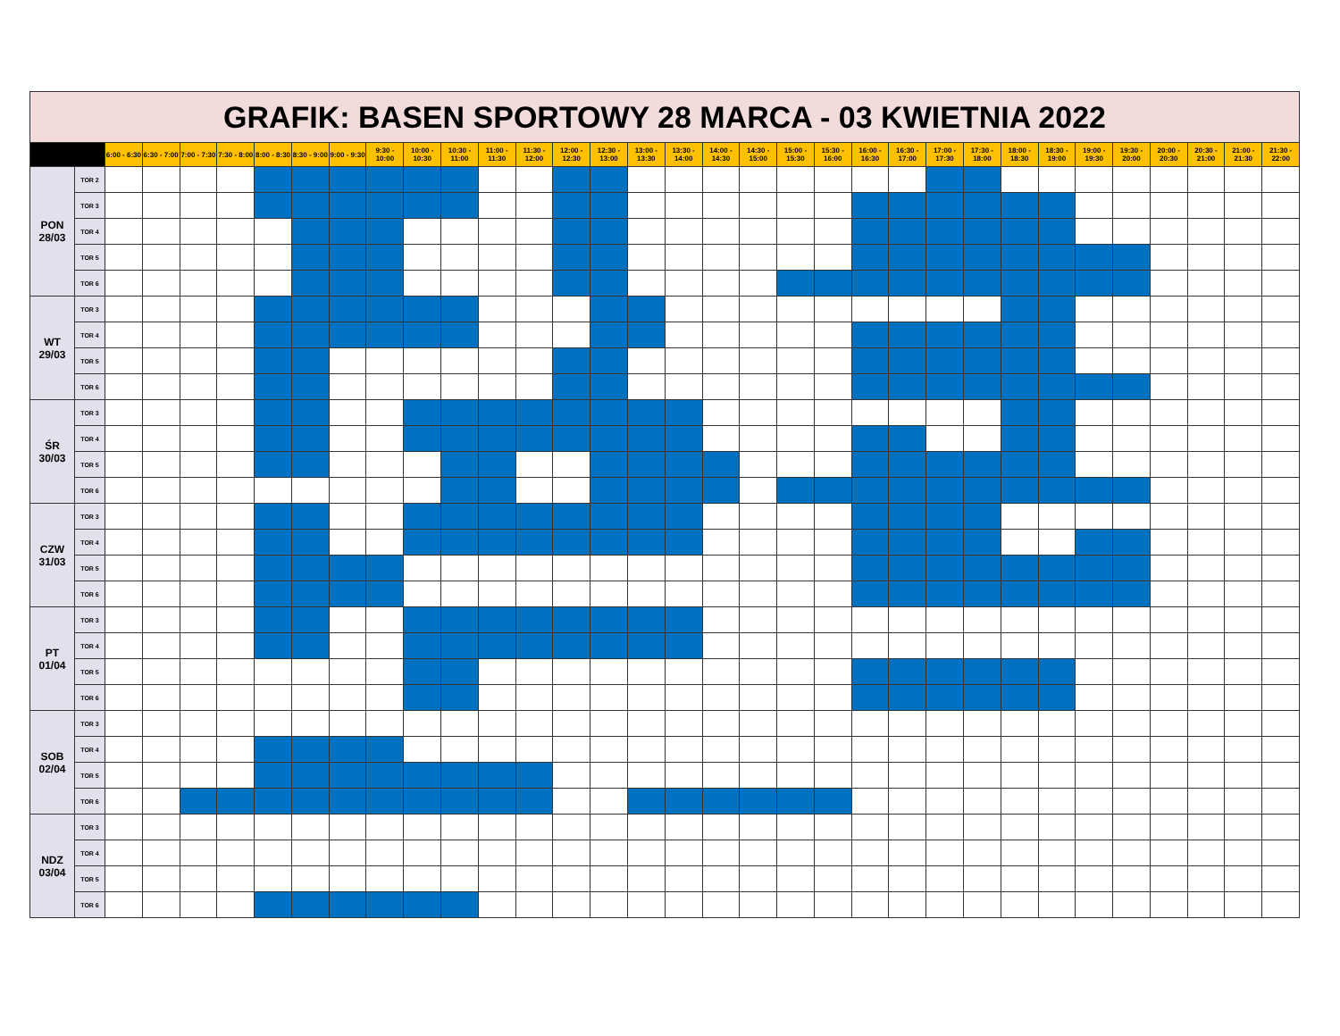| GRAFIK: BASEN SPORTOWY 28 MARCA - 03 KWIETNIA 2022 | | | | | | | | | | | | | | | | | | | | | | | | | | | | | | | | | |
| | | 6:00 - 6:30 | 6:30 - 7:00 | 7:00 - 7:30 | 7:30 - 8:00 | 8:00 - 8:30 | 8:30 - 9:00 | 9:00 - 9:30 | 9:30 - 10:00 | 10:00 - 10:30 | 10:30 - 11:00 | 11:00 - 11:30 | 11:30 - 12:00 | 12:00 - 12:30 | 12:30 - 13:00 | 13:00 - 13:30 | 13:30 - 14:00 | 14:00 - 14:30 | 14:30 - 15:00 | 15:00 - 15:30 | 15:30 - 16:00 | 16:00 - 16:30 | 16:30 - 17:00 | 17:00 - 17:30 | 17:30 - 18:00 | 18:00 - 18:30 | 18:30 - 19:00 | 19:00 - 19:30 | 19:30 - 20:00 | 20:00 - 20:30 | 20:30 - 21:00 | 21:00 - 21:30 | 21:30 - 22:00 |
| PON 28/03 | TOR 2 | | | | | | | | | | | | | | | | | | | | | | | | | | | | | | | | |
| | TOR 3 | | | | | | | | | | | | | | | | | | | | | | | | | | | | | | | | |
| | TOR 4 | | | | | | | | | | | | | | | | | | | | | | | | | | | | | | | | |
| | TOR 5 | | | | | | | | | | | | | | | | | | | | | | | | | | | | | | | | |
| | TOR 6 | | | | | | | | | | | | | | | | | | | | | | | | | | | | | | | | |
| WT 29/03 | TOR 3 | | | | | | | | | | | | | | | | | | | | | | | | | | | | | | | | |
| | TOR 4 | | | | | | | | | | | | | | | | | | | | | | | | | | | | | | | | |
| | TOR 5 | | | | | | | | | | | | | | | | | | | | | | | | | | | | | | | | |
| | TOR 6 | | | | | | | | | | | | | | | | | | | | | | | | | | | | | | | | |
| ŚR 30/03 | TOR 3 | | | | | | | | | | | | | | | | | | | | | | | | | | | | | | | | |
| | TOR 4 | | | | | | | | | | | | | | | | | | | | | | | | | | | | | | | | |
| | TOR 5 | | | | | | | | | | | | | | | | | | | | | | | | | | | | | | | | |
| | TOR 6 | | | | | | | | | | | | | | | | | | | | | | | | | | | | | | | | |
| CZW 31/03 | TOR 3 | | | | | | | | | | | | | | | | | | | | | | | | | | | | | | | | |
| | TOR 4 | | | | | | | | | | | | | | | | | | | | | | | | | | | | | | | | |
| | TOR 5 | | | | | | | | | | | | | | | | | | | | | | | | | | | | | | | | |
| | TOR 6 | | | | | | | | | | | | | | | | | | | | | | | | | | | | | | | | |
| PT 01/04 | TOR 3 | | | | | | | | | | | | | | | | | | | | | | | | | | | | | | | | |
| | TOR 4 | | | | | | | | | | | | | | | | | | | | | | | | | | | | | | | | |
| | TOR 5 | | | | | | | | | | | | | | | | | | | | | | | | | | | | | | | | |
| | TOR 6 | | | | | | | | | | | | | | | | | | | | | | | | | | | | | | | | |
| SOB 02/04 | TOR 3 | | | | | | | | | | | | | | | | | | | | | | | | | | | | | | | | |
| | TOR 4 | | | | | | | | | | | | | | | | | | | | | | | | | | | | | | | | |
| | TOR 5 | | | | | | | | | | | | | | | | | | | | | | | | | | | | | | | | |
| | TOR 6 | | | | | | | | | | | | | | | | | | | | | | | | | | | | | | | | |
| NDZ 03/04 | TOR 3 | | | | | | | | | | | | | | | | | | | | | | | | | | | | | | | | |
| | TOR 4 | | | | | | | | | | | | | | | | | | | | | | | | | | | | | | | | |
| | TOR 5 | | | | | | | | | | | | | | | | | | | | | | | | | | | | | | | | |
| | TOR 6 | | | | | | | | | | | | | | | | | | | | | | | | | | | | | | | | |